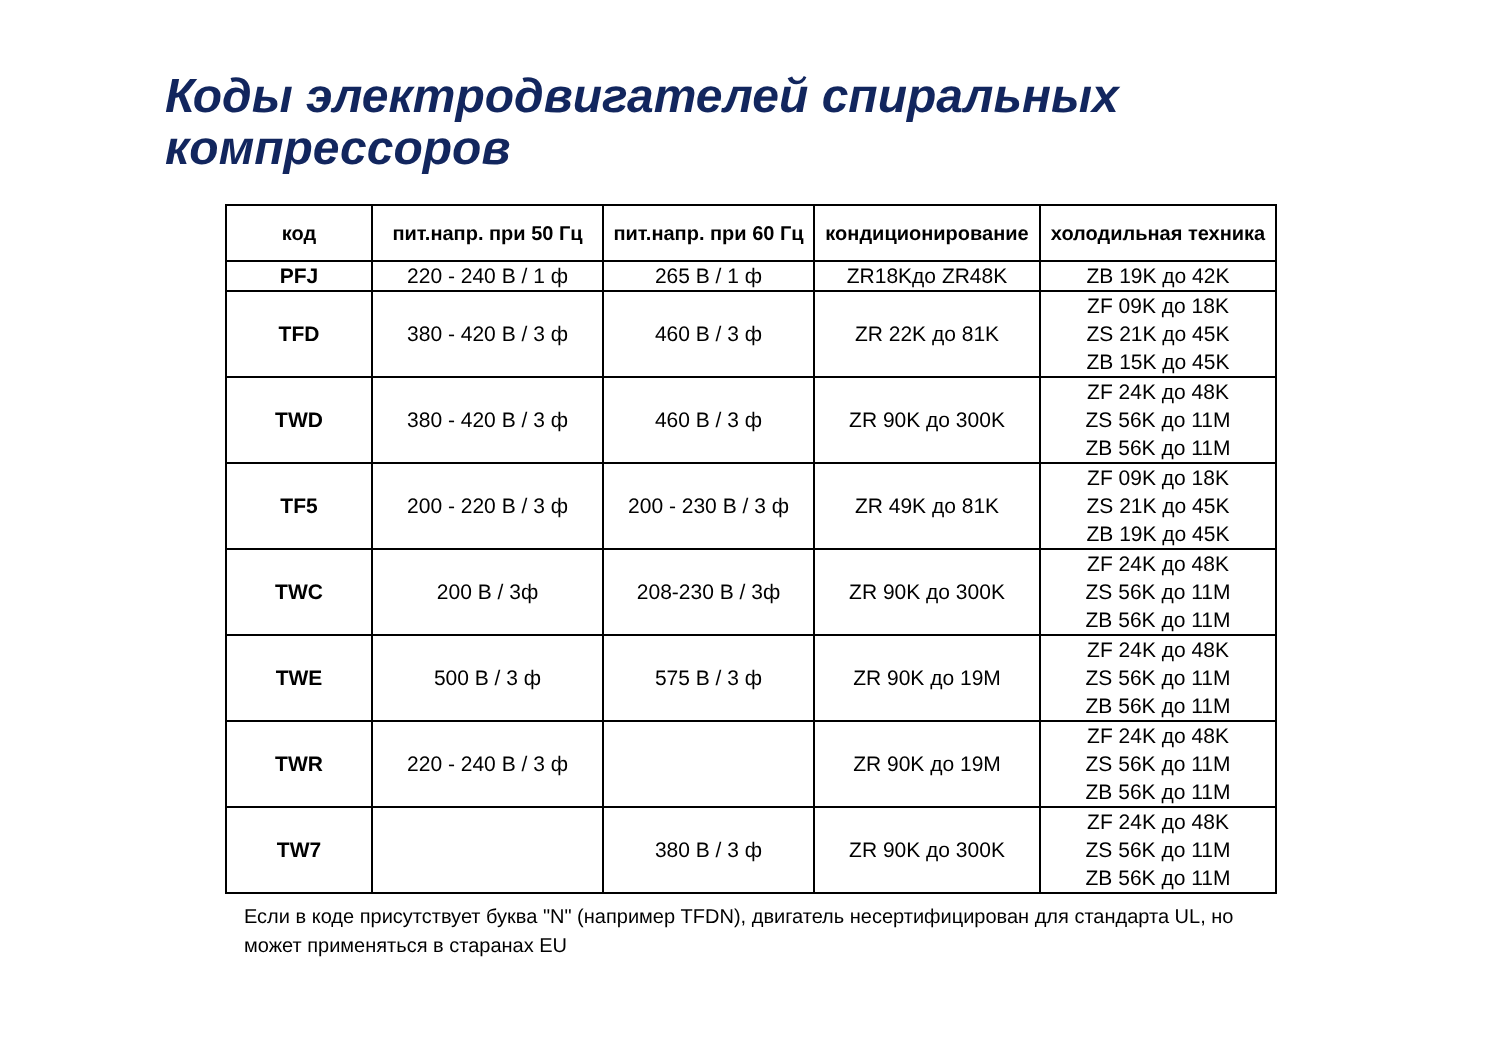Коды электродвигателей спиральных
компрессоров
| код | пит.напр. при 50 Гц | пит.напр. при 60 Гц | кондиционирование | холодильная техника |
| --- | --- | --- | --- | --- |
| PFJ | 220 - 240 В / 1 ф | 265 В / 1 ф | ZR18Kдо ZR48K | ZB 19K до 42K |
| TFD | 380 - 420 В / 3 ф | 460 В / 3 ф | ZR 22K до 81K | ZF 09K до 18K ZS 21K до 45K ZB 15K до 45K |
| TWD | 380 - 420 В / 3 ф | 460 В / 3 ф | ZR 90K до 300K | ZF 24K до 48K ZS 56K до 11M ZB 56K до 11M |
| TF5 | 200 - 220 В / 3 ф | 200 - 230 В / 3 ф | ZR 49K до 81K | ZF 09K до 18K ZS 21K до 45K ZB 19K до 45K |
| TWC | 200 В / 3ф | 208-230 В / 3ф | ZR 90K до 300K | ZF 24K до 48K ZS 56K до 11M ZB 56K до 11M |
| TWE | 500 В / 3 ф | 575 В / 3 ф | ZR 90K до 19M | ZF 24K до 48K ZS 56K до 11M ZB 56K до 11M |
| TWR | 220 - 240 В / 3 ф | | ZR 90K до 19M | ZF 24K до 48K ZS 56K до 11M ZB 56K до 11M |
| TW7 | | 380 В / 3 ф | ZR 90K до 300K | ZF 24K до 48K ZS 56K до 11M ZB 56K до 11M |
Если в коде присутствует буква "N" (например TFDN), двигатель несертифицирован для стандарта UL, но может применяться в старанах EU